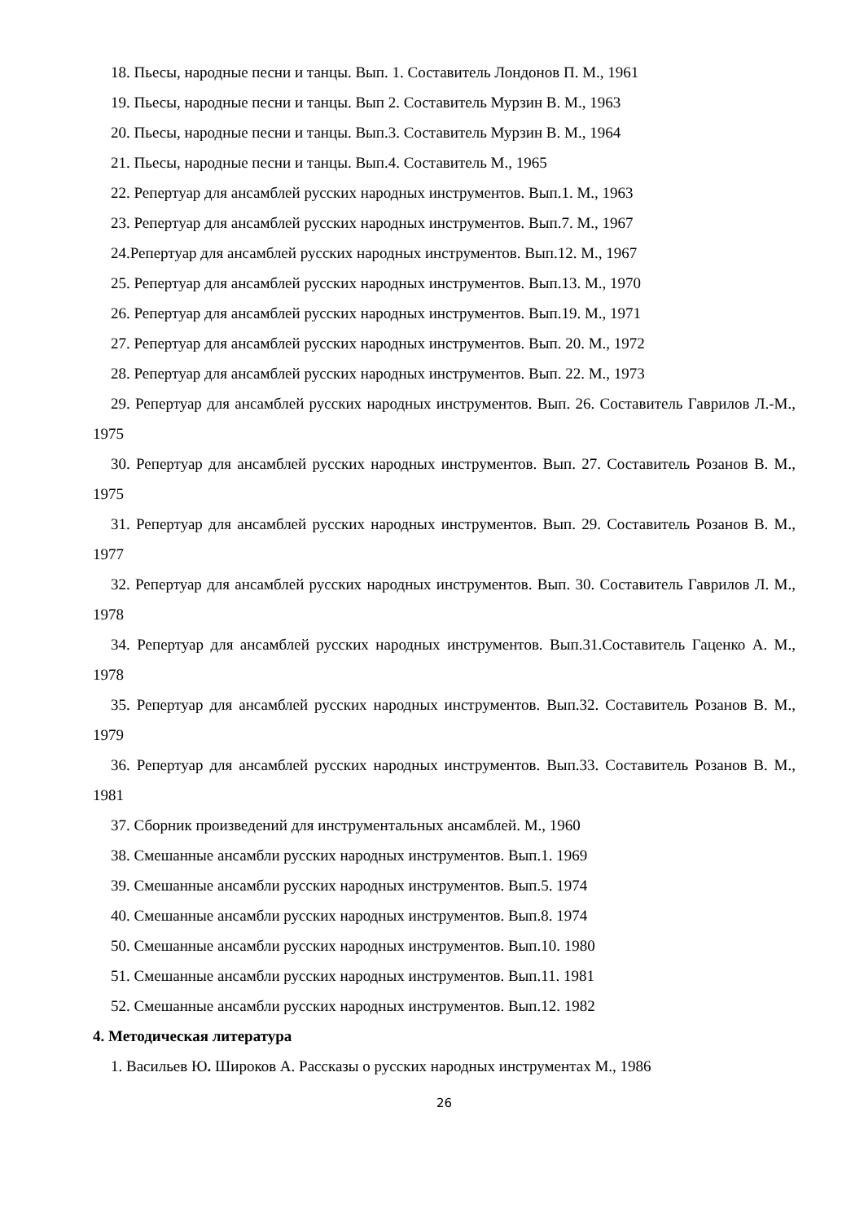18. Пьесы, народные песни и танцы. Вып. 1. Составитель Лондонов П. М., 1961
19. Пьесы, народные песни и танцы. Вып 2. Составитель Мурзин В. М., 1963
20. Пьесы, народные песни и танцы. Вып.3. Составитель Мурзин В. М., 1964
21. Пьесы, народные песни и танцы. Вып.4. Составитель М., 1965
22. Репертуар для ансамблей русских народных инструментов. Вып.1. М., 1963
23. Репертуар для ансамблей русских народных инструментов. Вып.7. М., 1967
24.Репертуар для ансамблей русских народных инструментов. Вып.12. М., 1967
25. Репертуар для ансамблей русских народных инструментов. Вып.13. М., 1970
26. Репертуар для ансамблей русских народных инструментов. Вып.19. М., 1971
27. Репертуар для ансамблей русских народных инструментов. Вып. 20. М., 1972
28. Репертуар для ансамблей русских народных инструментов. Вып. 22. М., 1973
29. Репертуар для ансамблей русских народных инструментов. Вып. 26. Составитель Гаврилов Л.-М., 1975
30. Репертуар для ансамблей русских народных инструментов. Вып. 27. Составитель Розанов В. М., 1975
31. Репертуар для ансамблей русских народных инструментов. Вып. 29. Составитель Розанов В. М., 1977
32. Репертуар для ансамблей русских народных инструментов. Вып. 30. Составитель Гаврилов Л. М., 1978
34. Репертуар для ансамблей русских народных инструментов. Вып.31.Составитель Гаценко А. М., 1978
35. Репертуар для ансамблей русских народных инструментов. Вып.32. Составитель Розанов В. М., 1979
36. Репертуар для ансамблей русских народных инструментов. Вып.33. Составитель Розанов В. М., 1981
37. Сборник произведений для инструментальных ансамблей. М., 1960
38. Смешанные ансамбли русских народных инструментов. Вып.1. 1969
39. Смешанные ансамбли русских народных инструментов. Вып.5. 1974
40. Смешанные ансамбли русских народных инструментов. Вып.8. 1974
50. Смешанные ансамбли русских народных инструментов. Вып.10. 1980
51. Смешанные ансамбли русских народных инструментов. Вып.11. 1981
52. Смешанные ансамбли русских народных инструментов. Вып.12. 1982
4. Методическая литература
1. Васильев Ю. Широков А. Рассказы о русских народных инструментах М., 1986
26